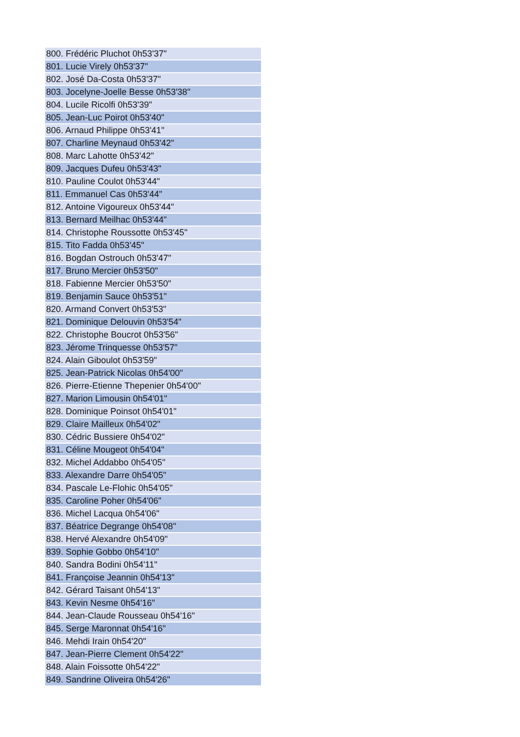| 800. Frédéric Pluchot 0h53'37" |
| 801. Lucie Virely 0h53'37" |
| 802. José Da-Costa 0h53'37" |
| 803. Jocelyne-Joelle Besse 0h53'38" |
| 804. Lucile Ricolfi 0h53'39" |
| 805. Jean-Luc Poirot 0h53'40" |
| 806. Arnaud Philippe 0h53'41" |
| 807. Charline Meynaud 0h53'42" |
| 808. Marc Lahotte 0h53'42" |
| 809. Jacques Dufeu 0h53'43" |
| 810. Pauline Coulot 0h53'44" |
| 811. Emmanuel Cas 0h53'44" |
| 812. Antoine Vigoureux 0h53'44" |
| 813. Bernard Meilhac 0h53'44" |
| 814. Christophe Roussotte 0h53'45" |
| 815. Tito Fadda 0h53'45" |
| 816. Bogdan Ostrouch 0h53'47" |
| 817. Bruno Mercier 0h53'50" |
| 818. Fabienne Mercier 0h53'50" |
| 819. Benjamin Sauce 0h53'51" |
| 820. Armand Convert 0h53'53" |
| 821. Dominique Delouvin 0h53'54" |
| 822. Christophe Boucrot 0h53'56" |
| 823. Jérome Trinquesse 0h53'57" |
| 824. Alain Giboulot 0h53'59" |
| 825. Jean-Patrick Nicolas 0h54'00" |
| 826. Pierre-Etienne Thepenier 0h54'00" |
| 827. Marion Limousin 0h54'01" |
| 828. Dominique Poinsot 0h54'01" |
| 829. Claire Mailleux 0h54'02" |
| 830. Cédric Bussiere 0h54'02" |
| 831. Céline Mougeot 0h54'04" |
| 832. Michel Addabbo 0h54'05" |
| 833. Alexandre Darre 0h54'05" |
| 834. Pascale Le-Flohic 0h54'05" |
| 835. Caroline Poher 0h54'06" |
| 836. Michel Lacqua 0h54'06" |
| 837. Béatrice Degrange 0h54'08" |
| 838. Hervé Alexandre 0h54'09" |
| 839. Sophie Gobbo 0h54'10" |
| 840. Sandra Bodini 0h54'11" |
| 841. Françoise Jeannin 0h54'13" |
| 842. Gérard Taisant 0h54'13" |
| 843. Kevin Nesme 0h54'16" |
| 844. Jean-Claude Rousseau 0h54'16" |
| 845. Serge Maronnat 0h54'16" |
| 846. Mehdi Irain 0h54'20" |
| 847. Jean-Pierre Clement 0h54'22" |
| 848. Alain Foissotte 0h54'22" |
| 849. Sandrine Oliveira 0h54'26" |